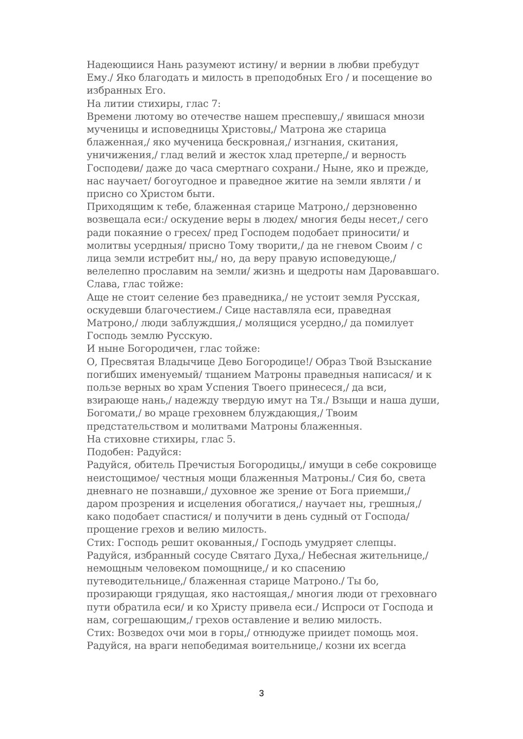Надеющиися Нань разумеют истину/ и вернии в любви пребудут Ему./ Яко благодать и милость в преподобных Его / и посещение во избранных Его.
На литии стихиры, глас 7:
Времени лютому во отечестве нашем преспевшу,/ явишася мнози мученицы и исповедницы Христовы,/ Матрона же старица блаженная,/ яко мученица бескровная,/ изгнания, скитания, уничижения,/ глад велий и жесток хлад претерпе,/ и верность Господеви/ даже до часа смертнаго сохрани./ Ныне, яко и прежде, нас научает/ богоугодное и праведное житие на земли являти / и присно со Христом быти.
Приходящим к тебе, блаженная старице Матроно,/ дерзновенно возвещала еси:/ оскудение веры в людех/ многия беды несет,/ сего ради покаяние о гресех/ пред Господем подобает приносити/ и молитвы усердныя/ присно Тому творити,/ да не гневом Своим / с лица земли истребит ны,/ но, да веру правую исповедующе,/ велелепно прославим на земли/ жизнь и щедроты нам Даровавшаго.
Слава, глас тойже:
Аще не стоит селение без праведника,/ не устоит земля Русская, оскудевши благочестием./ Сице наставляла еси, праведная Матроно,/ люди заблуждшия,/ молящися усердно,/ да помилует Господь землю Русскую.
И ныне Богородичен, глас тойже:
О, Пресвятая Владычице Дево Богородице!/ Образ Твой Взыскание погибших именуемый/ тщанием Матроны праведныя написася/ и к пользе верных во храм Успения Твоего принесеся,/ да вси, взирающе нань,/ надежду твердую имут на Тя./ Взыщи и наша души, Богомати,/ во мраце греховнем блуждающия,/ Твоим предстательством и молитвами Матроны блаженныя.
На стиховне стихиры, глас 5.
Подобен: Радуйся:
Радуйся, обитель Пречистыя Богородицы,/ имущи в себе сокровище неистощимое/ честныя мощи блаженныя Матроны./ Сия бо, света дневнаго не познавши,/ духовное же зрение от Бога приемши,/ даром прозрения и исцеления обогатися,/ научает ны, грешныя,/ како подобает спастися/ и получити в день судный от Господа/ прощение грехов и велию милость.
Стих: Господь решит окованныя,/ Господь умудряет слепцы.
Радуйся, избранный сосуде Святаго Духа,/ Небесная жительнице,/ немощным человеком помощнице,/ и ко спасению путеводительнице,/ блаженная старице Матроно./ Ты бо, прозирающи грядущая, яко настоящая,/ многия люди от греховнаго пути обратила еси/ и ко Христу привела еси./ Испроси от Господа и нам, согрешающим,/ грехов оставление и велию милость.
Стих: Возведох очи мои в горы,/ отнюдуже приидет помощь моя.
Радуйся, на враги непобедимая воительнице,/ козни их всегда
3